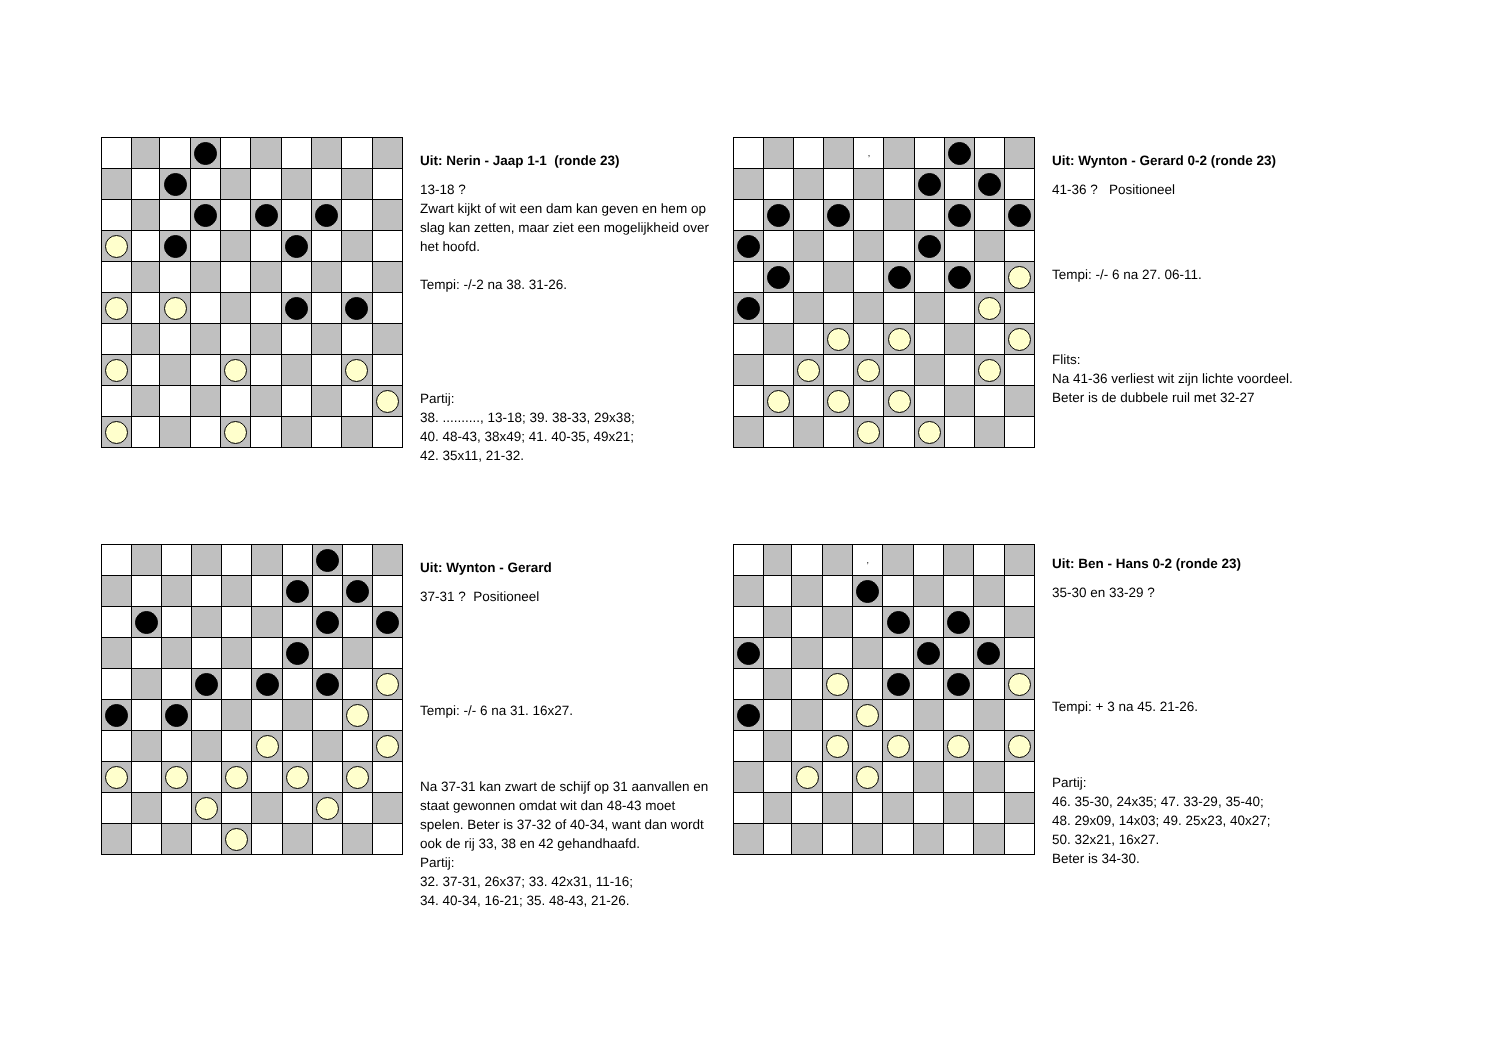Uit: Nerin - Jaap 1-1 (ronde 23)
13-18 ?
Zwart kijkt of wit een dam kan geven en hem op slag kan zetten, maar ziet een mogelijkheid over het hoofd.
Tempi: -/-2 na 38. 31-26.
Partij:
38. .........., 13-18; 39. 38-33, 29x38;
40. 48-43, 38x49; 41. 40-35, 49x21;
42. 35x11, 21-32.
| | | | | , | | | | | |
Uit: Wynton - Gerard 0-2 (ronde 23)
41-36 ? Positioneel
Tempi: -/- 6 na 27. 06-11.
Flits:
Na 41-36 verliest wit zijn lichte voordeel.
Beter is de dubbele ruil met 32-27
Uit: Wynton - Gerard
37-31 ? Positioneel
Tempi: -/- 6 na 31. 16x27.
Na 37-31 kan zwart de schijf op 31 aanvallen en staat gewonnen omdat wit dan 48-43 moet spelen. Beter is 37-32 of 40-34, want dan wordt ook de rij 33, 38 en 42 gehandhaafd.
Partij:
32. 37-31, 26x37; 33. 42x31, 11-16;
34. 40-34, 16-21; 35. 48-43, 21-26.
| | | | | , | | | | | |
Uit: Ben - Hans 0-2 (ronde 23)
35-30 en 33-29 ?
Tempi: + 3 na 45. 21-26.
Partij:
46. 35-30, 24x35; 47. 33-29, 35-40;
48. 29x09, 14x03; 49. 25x23, 40x27;
50. 32x21, 16x27.
Beter is 34-30.